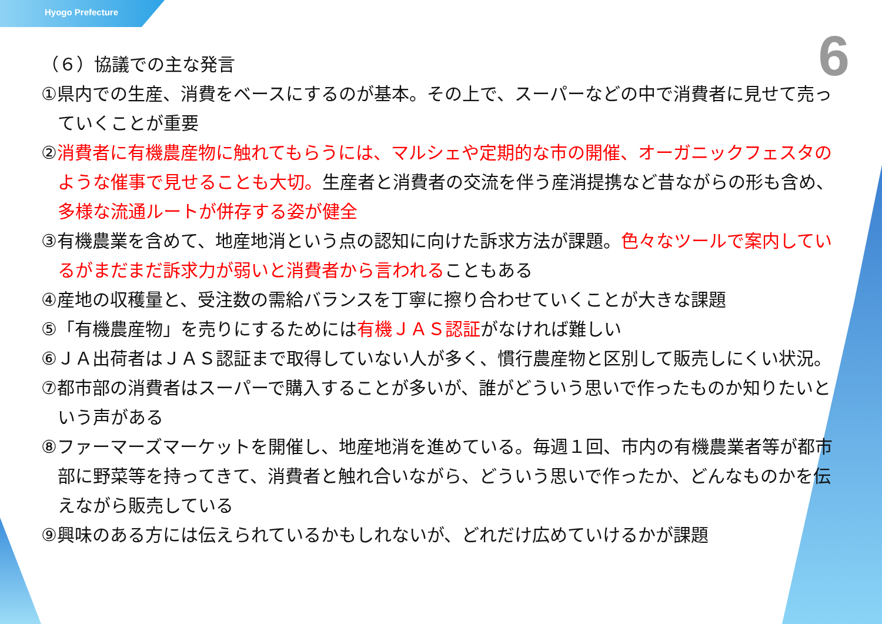Hyogo Prefecture
6
（６）協議での主な発言
①県内での生産、消費をベースにするのが基本。その上で、スーパーなどの中で消費者に見せて売っていくことが重要
②消費者に有機農産物に触れてもらうには、マルシェや定期的な市の開催、オーガニックフェスタのような催事で見せることも大切。生産者と消費者の交流を伴う産消提携など昔ながらの形も含め、多様な流通ルートが併存する姿が健全
③有機農業を含めて、地産地消という点の認知に向けた訴求方法が課題。色々なツールで案内しているがまだまだ訴求力が弱いと消費者から言われることもある
④産地の収穫量と、受注数の需給バランスを丁寧に擦り合わせていくことが大きな課題
⑤「有機農産物」を売りにするためには有機ＪＡＳ認証がなければ難しい
⑥ＪＡ出荷者はＪＡＳ認証まで取得していない人が多く、慣行農産物と区別して販売しにくい状況。
⑦都市部の消費者はスーパーで購入することが多いが、誰がどういう思いで作ったものか知りたいという声がある
⑧ファーマーズマーケットを開催し、地産地消を進めている。毎週１回、市内の有機農業者等が都市部に野菜等を持ってきて、消費者と触れ合いながら、どういう思いで作ったか、どんなものかを伝えながら販売している
⑨興味のある方には伝えられているかもしれないが、どれだけ広めていけるかが課題